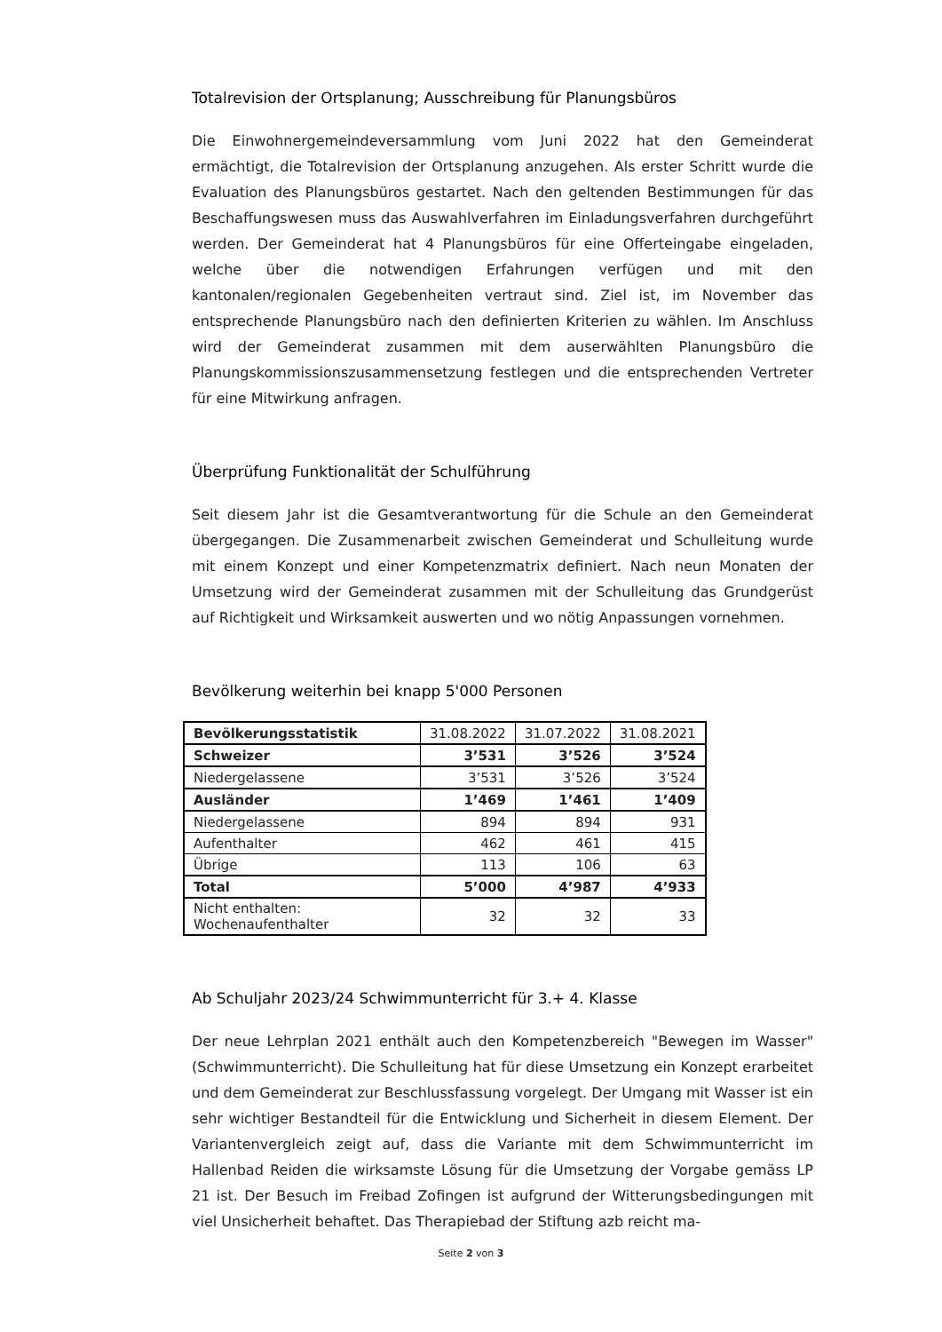Totalrevision der Ortsplanung; Ausschreibung für Planungsbüros
Die Einwohnergemeindeversammlung vom Juni 2022 hat den Gemeinderat ermächtigt, die Totalrevision der Ortsplanung anzugehen. Als erster Schritt wurde die Evaluation des Planungsbüros gestartet. Nach den geltenden Bestimmungen für das Beschaffungswesen muss das Auswahlverfahren im Einladungsverfahren durchgeführt werden. Der Gemeinderat hat 4 Planungsbüros für eine Offerteingabe eingeladen, welche über die notwendigen Erfahrungen verfügen und mit den kantonalen/regionalen Gegebenheiten vertraut sind. Ziel ist, im November das entsprechende Planungsbüro nach den definierten Kriterien zu wählen. Im Anschluss wird der Gemeinderat zusammen mit dem auserwählten Planungsbüro die Planungskommissionszusammensetzung festlegen und die entsprechenden Vertreter für eine Mitwirkung anfragen.
Überprüfung Funktionalität der Schulführung
Seit diesem Jahr ist die Gesamtverantwortung für die Schule an den Gemeinderat übergegangen. Die Zusammenarbeit zwischen Gemeinderat und Schulleitung wurde mit einem Konzept und einer Kompetenzmatrix definiert. Nach neun Monaten der Umsetzung wird der Gemeinderat zusammen mit der Schulleitung das Grundgerüst auf Richtigkeit und Wirksamkeit auswerten und wo nötig Anpassungen vornehmen.
Bevölkerung weiterhin bei knapp 5'000 Personen
| Bevölkerungsstatistik | 31.08.2022 | 31.07.2022 | 31.08.2021 |
| Schweizer | 3’531 | 3’526 | 3’524 |
| Niedergelassene | 3’531 | 3’526 | 3’524 |
| Ausländer | 1’469 | 1’461 | 1’409 |
| Niedergelassene | 894 | 894 | 931 |
| Aufenthalter | 462 | 461 | 415 |
| Übrige | 113 | 106 | 63 |
| Total | 5’000 | 4’987 | 4’933 |
| Nicht enthalten: Wochenaufenthalter | 32 | 32 | 33 |
Ab Schuljahr 2023/24 Schwimmunterricht für 3.+ 4. Klasse
Der neue Lehrplan 2021 enthält auch den Kompetenzbereich "Bewegen im Wasser" (Schwimmunterricht). Die Schulleitung hat für diese Umsetzung ein Konzept erarbeitet und dem Gemeinderat zur Beschlussfassung vorgelegt. Der Umgang mit Wasser ist ein sehr wichtiger Bestandteil für die Entwicklung und Sicherheit in diesem Element. Der Variantenvergleich zeigt auf, dass die Variante mit dem Schwimmunterricht im Hallenbad Reiden die wirksamste Lösung für die Umsetzung der Vorgabe gemäss LP 21 ist. Der Besuch im Freibad Zofingen ist aufgrund der Witterungsbedingungen mit viel Unsicherheit behaftet. Das Therapiebad der Stiftung azb reicht ma-
Seite 2 von 3